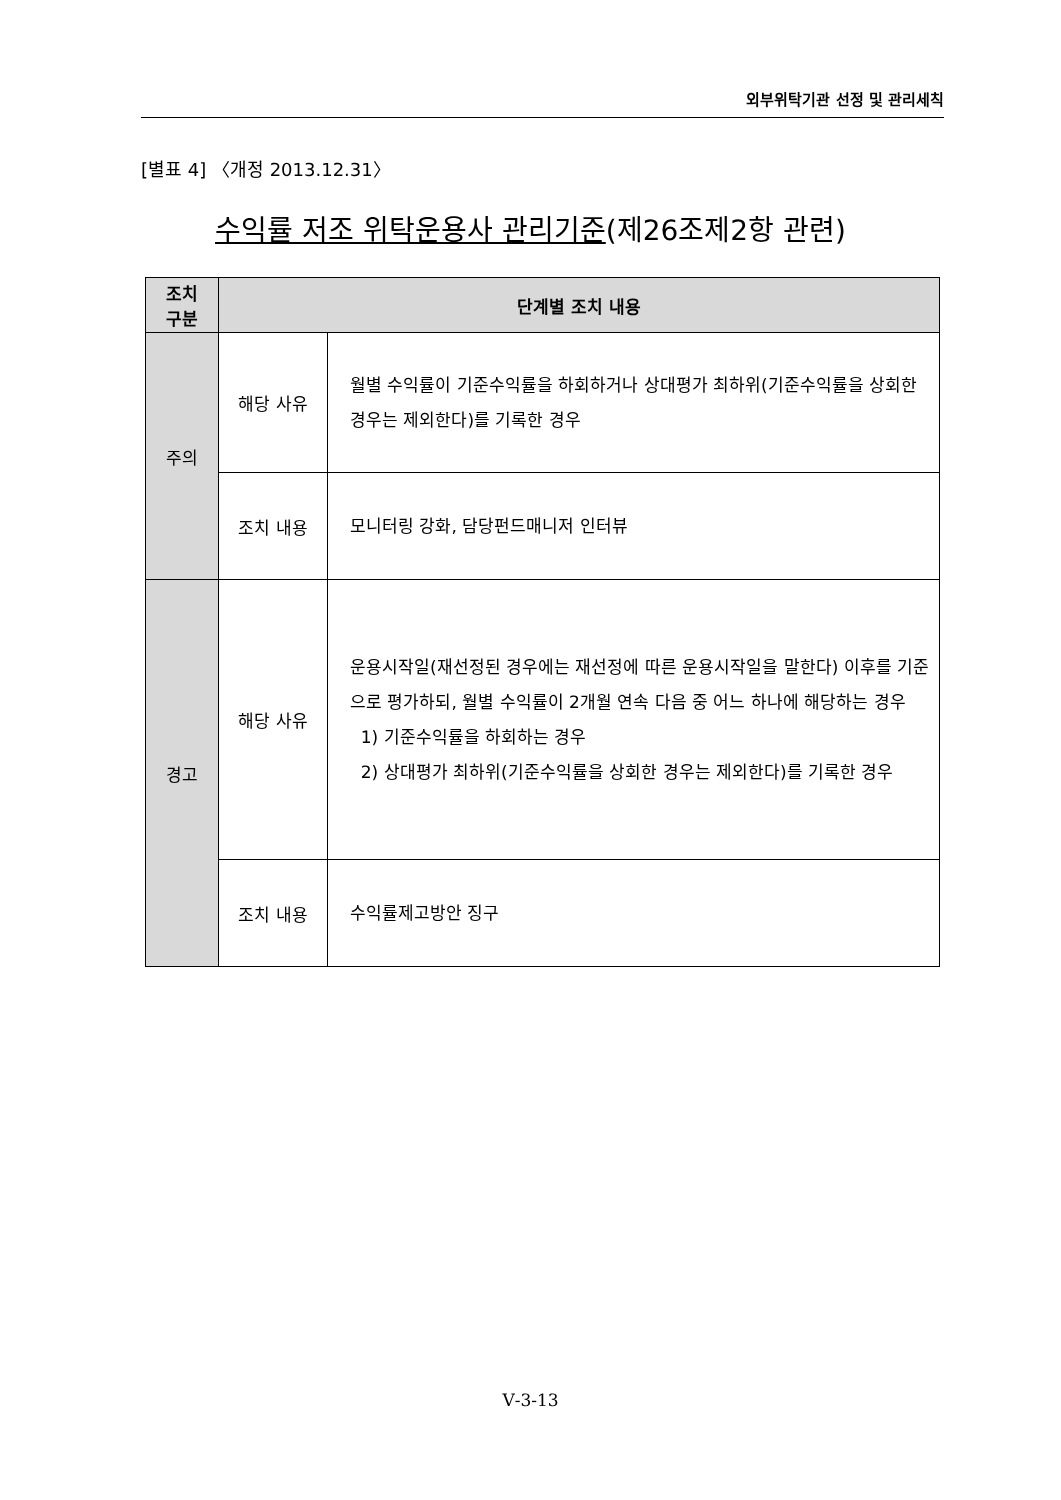외부위탁기관 선정 및 관리세칙
[별표 4] 〈개정 2013.12.31〉
수익률 저조 위탁운용사 관리기준(제26조제2항 관련)
| 조치 구분 | 단계별 조치 내용 | |
| --- | --- | --- |
| 주의 | 해당 사유 | 월별 수익률이 기준수익률을 하회하거나 상대평가 최하위(기준수익률을 상회한 경우는 제외한다)를 기록한 경우 |
| | 조치 내용 | 모니터링 강화, 담당펀드매니저 인터뷰 |
| 경고 | 해당 사유 | 운용시작일(재선정된 경우에는 재선정에 따른 운용시작일을 말한다) 이후를 기준으로 평가하되, 월별 수익률이 2개월 연속 다음 중 어느 하나에 해당하는 경우 1) 기준수익률을 하회하는 경우 2) 상대평가 최하위(기준수익률을 상회한 경우는 제외한다)를 기록한 경우 |
| | 조치 내용 | 수익률제고방안 징구 |
Ⅴ-3-13